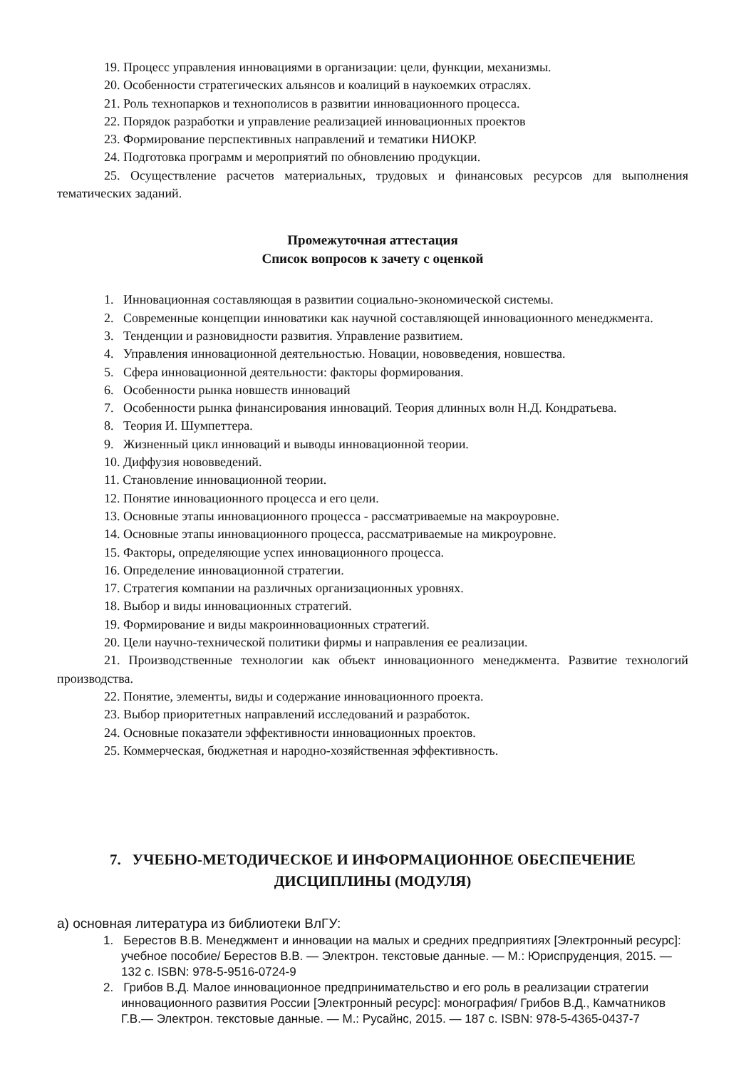19. Процесс управления инновациями в организации: цели, функции, механизмы.
20. Особенности стратегических альянсов и коалиций в наукоемких отраслях.
21. Роль технопарков и технополисов в развитии инновационного процесса.
22. Порядок разработки и управление реализацией инновационных проектов
23. Формирование перспективных направлений и тематики НИОКР.
24. Подготовка программ и мероприятий по обновлению продукции.
25. Осуществление расчетов материальных, трудовых и финансовых ресурсов для выполнения тематических заданий.
Промежуточная аттестация
Список вопросов к зачету с оценкой
1. Инновационная составляющая в развитии социально-экономической системы.
2. Современные концепции инноватики как научной составляющей инновационного менеджмента.
3. Тенденции и разновидности развития. Управление развитием.
4. Управления инновационной деятельностью. Новации, нововведения, новшества.
5. Сфера инновационной деятельности: факторы формирования.
6. Особенности рынка новшеств инноваций
7. Особенности рынка финансирования инноваций. Теория длинных волн Н.Д. Кондратьева.
8. Теория И. Шумпеттера.
9. Жизненный цикл инноваций и выводы инновационной теории.
10. Диффузия нововведений.
11. Становление инновационной теории.
12. Понятие инновационного процесса и его цели.
13. Основные этапы инновационного процесса - рассматриваемые на макроуровне.
14. Основные этапы инновационного процесса, рассматриваемые на микроуровне.
15. Факторы, определяющие успех инновационного процесса.
16. Определение инновационной стратегии.
17. Стратегия компании на различных организационных уровнях.
18. Выбор и виды инновационных стратегий.
19. Формирование и виды макроинновационных стратегий.
20. Цели научно-технической политики фирмы и направления ее реализации.
21. Производственные технологии как объект инновационного менеджмента. Развитие технологий производства.
22. Понятие, элементы, виды и содержание инновационного проекта.
23. Выбор приоритетных направлений исследований и разработок.
24. Основные показатели эффективности инновационных проектов.
25. Коммерческая, бюджетная и народно-хозяйственная эффективность.
7. УЧЕБНО-МЕТОДИЧЕСКОЕ И ИНФОРМАЦИОННОЕ ОБЕСПЕЧЕНИЕ
ДИСЦИПЛИНЫ (МОДУЛЯ)
а) основная литература из библиотеки ВлГУ:
1. Берестов В.В. Менеджмент и инновации на малых и средних предприятиях [Электронный ресурс]: учебное пособие/ Берестов В.В. — Электрон. текстовые данные. — М.: Юриспруденция, 2015. — 132 c. ISBN: 978-5-9516-0724-9
2. Грибов В.Д. Малое инновационное предпринимательство и его роль в реализации стратегии инновационного развития России [Электронный ресурс]: монография/ Грибов В.Д., Камчатников Г.В.— Электрон. текстовые данные. — М.: Русайнс, 2015. — 187 c. ISBN: 978-5-4365-0437-7